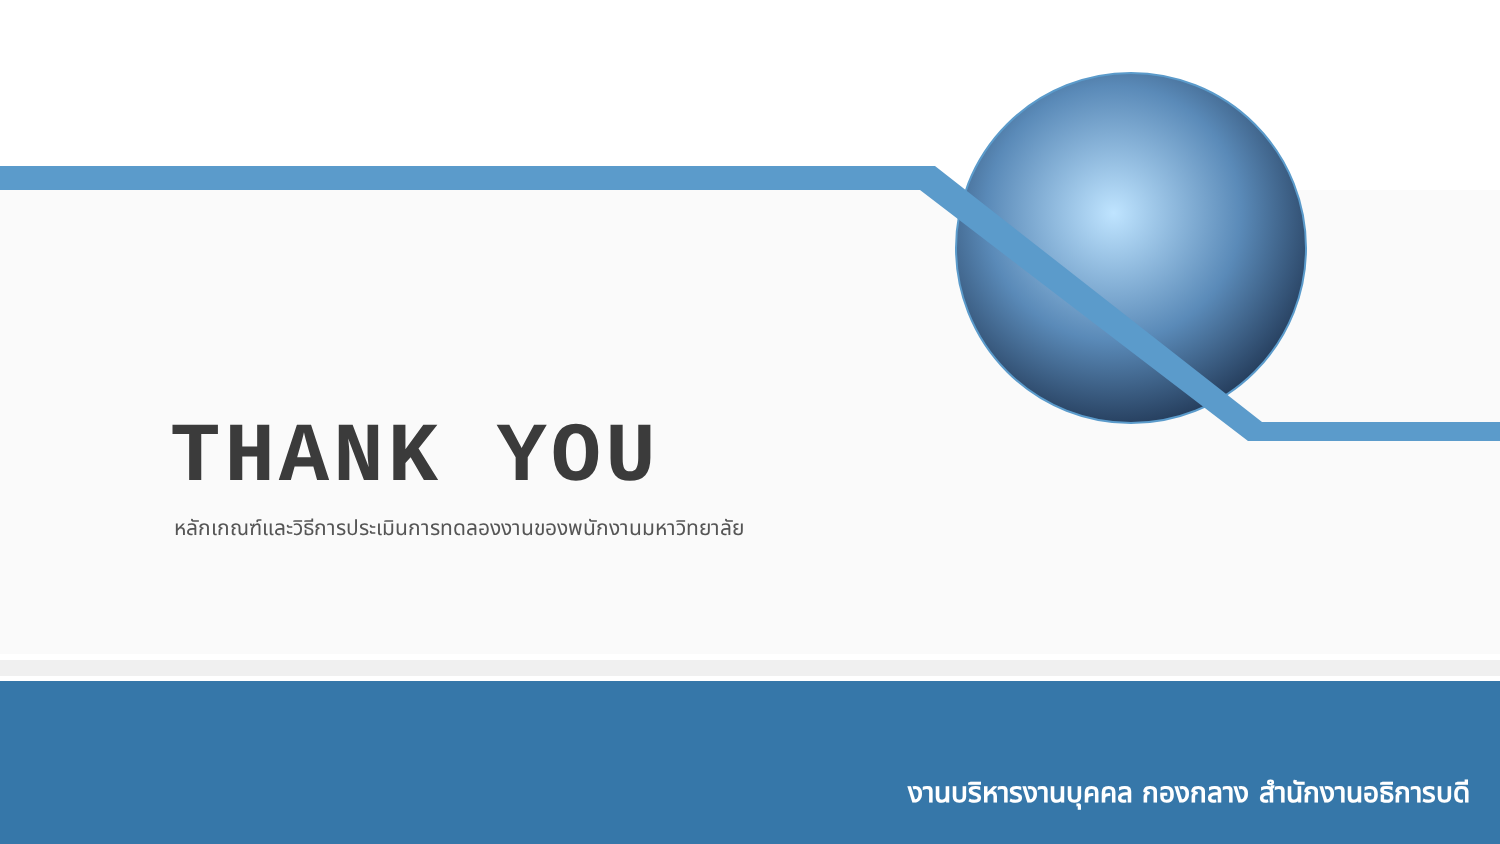THANK YOU
หลักเกณฑ์และวิธีการประเมินการทดลองงานของพนักงานมหาวิทยาลัย
งานบริหารงานบุคคล กองกลาง สำนักงานอธิการบดี